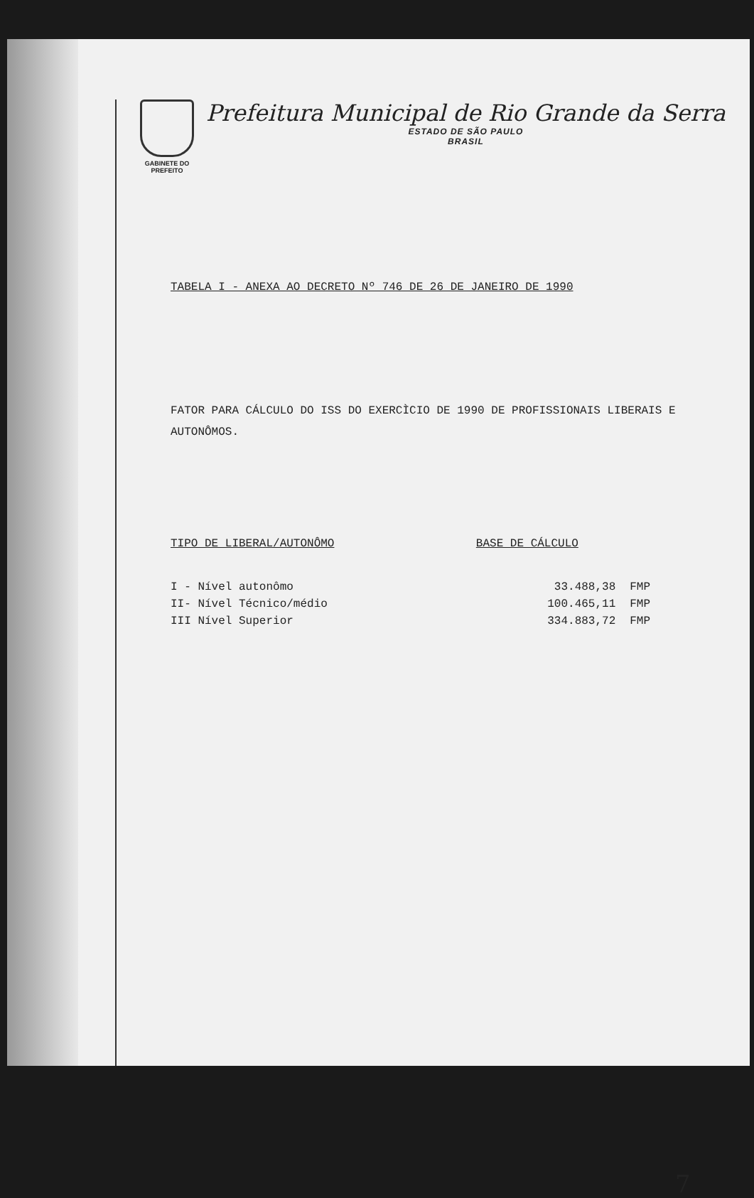GABINETE DO PREFEITO
Prefeitura Municipal de Rio Grande da Serra
ESTADO DE SÃO PAULO
BRASIL
TABELA I - ANEXA AO DECRETO Nº 746 DE 26 DE JANEIRO DE 1990
FATOR PARA CÁLCULO DO ISS DO EXERCÌCIO DE 1990 DE PROFISSIONAIS LIBERAIS E AUTONÔMOS.
| TIPO DE LIBERAL/AUTONÔMO | BASE DE CÁLCULO | |
| --- | --- | --- |
| I - Nível autonômo | 33.488,38 | FMP |
| II- Nível Técnico/médio | 100.465,11 | FMP |
| III Nível Superior | 334.883,72 | FMP |
7